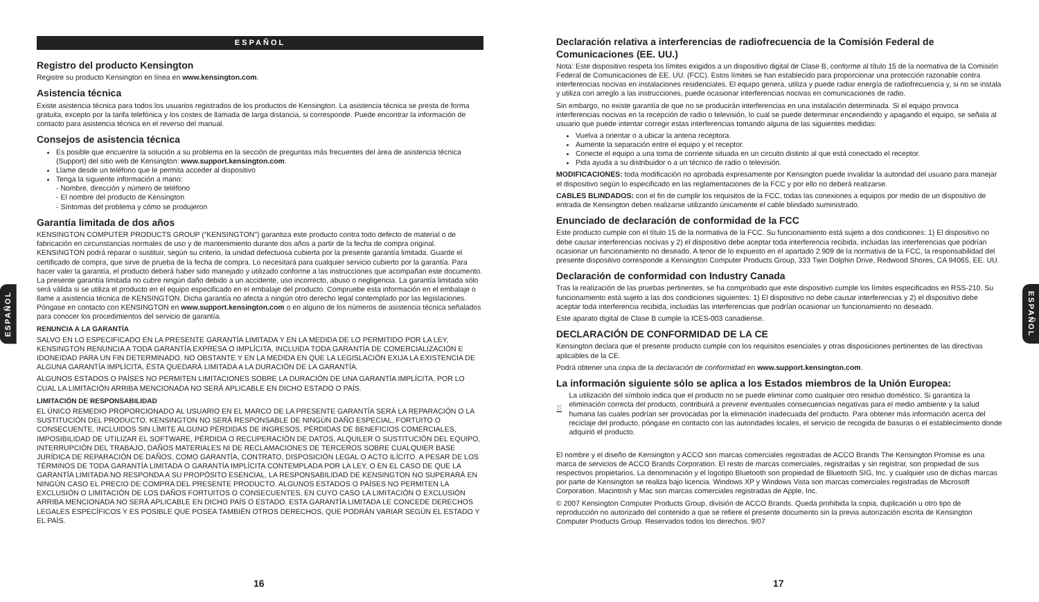ESPAÑOL
ESPAÑOL
ESPAÑOL
Registro del producto Kensington
Registre su producto Kensington en línea en www.kensington.com.
Asistencia técnica
Existe asistencia técnica para todos los usuarios registrados de los productos de Kensington. La asistencia técnica se presta de forma gratuita, excepto por la tarifa telefónica y los costes de llamada de larga distancia, si corresponde. Puede encontrar la información de contacto para asistencia técnica en el reverso del manual.
Consejos de asistencia técnica
Es posible que encuentre la solución a su problema en la sección de preguntas más frecuentes del área de asistencia técnica (Support) del sitio web de Kensington: www.support.kensington.com.
Llame desde un teléfono que le permita acceder al dispositivo
Tenga la siguiente información a mano:
- Nombre, dirección y número de teléfono
- El nombre del producto de Kensington
- Síntomas del problema y cómo se produjeron
Garantía limitada de dos años
KENSINGTON COMPUTER PRODUCTS GROUP (“KENSINGTON”) garantiza este producto contra todo defecto de material o de fabricación en circunstancias normales de uso y de mantenimiento durante dos años a partir de la fecha de compra original. KENSINGTON podrá reparar o sustituir, según su criterio, la unidad defectuosa cubierta por la presente garantía limitada. Guarde el certificado de compra, que sirve de prueba de la fecha de compra. Lo necesitará para cualquier servicio cubierto por la garantía. Para hacer valer la garantía, el producto deberá haber sido manejado y utilizado conforme a las instrucciones que acompañan este documento. La presente garantía limitada no cubre ningún daño debido a un accidente, uso incorrecto, abuso o negligencia. La garantía limitada sólo será válida si se utiliza el producto en el equipo especificado en el embalaje del producto. Compruebe esta información en el embalaje o llame a asistencia técnica de KENSINGTON. Dicha garantía no afecta a ningún otro derecho legal contemplado por las legislaciones. Póngase en contacto con KENSINGTON en www.support.kensington.com o en alguno de los números de asistencia técnica señalados para conocer los procedimientos del servicio de garantía.
RENUNCIA A LA GARANTÍA
SALVO EN LO ESPECIFICADO EN LA PRESENTE GARANTÍA LIMITADA Y EN LA MEDIDA DE LO PERMITIDO POR LA LEY, KENSINGTON RENUNCIA A TODA GARANTÍA EXPRESA O IMPLÍCITA, INCLUIDA TODA GARANTÍA DE COMERCIALIZACIÓN E IDONEIDAD PARA UN FIN DETERMINADO. NO OBSTANTE Y EN LA MEDIDA EN QUE LA LEGISLACIÓN EXIJA LA EXISTENCIA DE ALGUNA GARANTÍA IMPLÍCITA, ÉSTA QUEDARÁ LIMITADA A LA DURACIÓN DE LA GARANTÍA.
ALGUNOS ESTADOS O PAÍSES NO PERMITEN LIMITACIONES SOBRE LA DURACIÓN DE UNA GARANTÍA IMPLÍCITA, POR LO CUAL LA LIMITACIÓN ARRIBA MENCIONADA NO SERÁ APLICABLE EN DICHO ESTADO O PAÍS.
LIMITACIÓN DE RESPONSABILIDAD
EL ÚNICO REMEDIO PROPORCIONADO AL USUARIO EN EL MARCO DE LA PRESENTE GARANTÍA SERÁ LA REPARACIÓN O LA SUSTITUCIÓN DEL PRODUCTO. KENSINGTON NO SERÁ RESPONSABLE DE NINGÚN DAÑO ESPECIAL, FORTUITO O CONSECUENTE, INCLUIDOS SIN LÍMITE ALGUNO PÉRDIDAS DE INGRESOS, PÉRDIDAS DE BENEFICIOS COMERCIALES, IMPOSIBILIDAD DE UTILIZAR EL SOFTWARE, PÉRDIDA O RECUPERACIÓN DE DATOS, ALQUILER O SUSTITUCIÓN DEL EQUIPO, INTERRUPCIÓN DEL TRABAJO, DAÑOS MATERIALES NI DE RECLAMACIONES DE TERCEROS SOBRE CUALQUIER BASE JURÍDICA DE REPARACIÓN DE DAÑOS, COMO GARANTÍA, CONTRATO, DISPOSICIÓN LEGAL O ACTO ILÍCITO. A PESAR DE LOS TÉRMINOS DE TODA GARANTÍA LIMITADA O GARANTÍA IMPLÍCITA CONTEMPLADA POR LA LEY, O EN EL CASO DE QUE LA GARANTÍA LIMITADA NO RESPONDA A SU PROPÓSITO ESENCIAL, LA RESPONSABILIDAD DE KENSINGTON NO SUPERARÁ EN NINGÚN CASO EL PRECIO DE COMPRA DEL PRESENTE PRODUCTO. ALGUNOS ESTADOS O PAÍSES NO PERMITEN LA EXCLUSIÓN O LIMITACIÓN DE LOS DAÑOS FORTUITOS O CONSECUENTES, EN CUYO CASO LA LIMITACIÓN O EXCLUSIÓN ARRIBA MENCIONADA NO SERÁ APLICABLE EN DICHO PAÍS O ESTADO. ESTA GARANTÍA LIMITADA LE CONCEDE DERECHOS LEGALES ESPECÍFICOS Y ES POSIBLE QUE POSEA TAMBIÉN OTROS DERECHOS, QUE PODRÁN VARIAR SEGÚN EL ESTADO Y EL PAÍS.
Declaración relativa a interferencias de radiofrecuencia de la Comisión Federal de Comunicaciones (EE. UU.)
Nota: Este dispositivo respeta los límites exigidos a un dispositivo digital de Clase B, conforme al título 15 de la normativa de la Comisión Federal de Comunicaciones de EE. UU. (FCC). Estos límites se han establecido para proporcionar una protección razonable contra interferencias nocivas en instalaciones residenciales. El equipo genera, utiliza y puede radiar energía de radiofrecuencia y, si no se instala y utiliza con arreglo a las instrucciones, puede ocasionar interferencias nocivas en comunicaciones de radio.
Sin embargo, no existe garantía de que no se producirán interferencias en una instalación determinada. Si el equipo provoca interferencias nocivas en la recepción de radio o televisión, lo cual se puede determinar encendiendo y apagando el equipo, se señala al usuario que puede intentar corregir estas interferencias tomando alguna de las siguientes medidas:
Vuelva a orientar o a ubicar la antena receptora.
Aumente la separación entre el equipo y el receptor.
Conecte el equipo a una toma de corriente situada en un circuito distinto al que está conectado el receptor.
Pida ayuda a su distribuidor o a un técnico de radio o televisión.
MODIFICACIONES: toda modificación no aprobada expresamente por Kensington puede invalidar la autoridad del usuario para manejar el dispositivo según lo especificado en las reglamentaciones de la FCC y por ello no deberá realizarse.
CABLES BLINDADOS: con el fin de cumplir los requisitos de la FCC, todas las conexiones a equipos por medio de un dispositivo de entrada de Kensington deben realizarse utilizando únicamente el cable blindado suministrado.
Enunciado de declaración de conformidad de la FCC
Este producto cumple con el título 15 de la normativa de la FCC. Su funcionamiento está sujeto a dos condiciones: 1) El dispositivo no debe causar interferencias nocivas y 2) el dispositivo debe aceptar toda interferencia recibida, incluidas las interferencias que podrían ocasionar un funcionamiento no deseado. A tenor de lo expuesto en el apartado 2.909 de la normativa de la FCC, la responsabilidad del presente dispositivo corresponde a Kensington Computer Products Group, 333 Twin Dolphin Drive, Redwood Shores, CA 94065, EE. UU.
Declaración de conformidad con Industry Canada
Tras la realización de las pruebas pertinentes, se ha comprobado que este dispositivo cumple los límites especificados en RSS-210. Su funcionamiento está sujeto a las dos condiciones siguientes: 1) El dispositivo no debe causar interferencias y 2) el dispositivo debe aceptar toda interferencia recibida, incluidas las interferencias que podrían ocasionar un funcionamiento no deseado.
Este aparato digital de Clase B cumple la ICES-003 canadiense.
DECLARACIÓN DE CONFORMIDAD DE LA CE
Kensington declara que el presente producto cumple con los requisitos esenciales y otras disposiciones pertinentes de las directivas aplicables de la CE.
Podrá obtener una copia de la declaración de conformidad en www.support.kensington.com.
La información siguiente sólo se aplica a los Estados miembros de la Unión Europea:
La utilización del símbolo indica que el producto no se puede eliminar como cualquier otro residuo doméstico. Si garantiza la eliminación correcta del producto, contribuirá a prevenir eventuales consecuencias negativas para el medio ambiente y la salud humana las cuales podrían ser provocadas por la eliminación inadecuada del producto. Para obtener más información acerca del reciclaje del producto, póngase en contacto con las autoridades locales, el servicio de recogida de basuras o el establecimiento donde adquirió el producto.
El nombre y el diseño de Kensington y ACCO son marcas comerciales registradas de ACCO Brands The Kensington Promise es una marca de servicios de ACCO Brands Corporation. El resto de marcas comerciales, registradas y sin registrar, son propiedad de sus respectivos propietarios. La denominación y el logotipo Bluetooth son propiedad de Bluetooth SIG, Inc. y cualquier uso de dichas marcas por parte de Kensington se realiza bajo licencia. Windows XP y Windows Vista son marcas comerciales registradas de Microsoft Corporation. Macintosh y Mac son marcas comerciales registradas de Apple, Inc.
© 2007 Kensington Computer Products Group, división de ACCO Brands. Queda prohibida la copia, duplicación u otro tipo de reproducción no autorizado del contenido a que se refiere el presente documento sin la previa autorización escrita de Kensington Computer Products Group. Reservados todos los derechos. 9/07
16 17